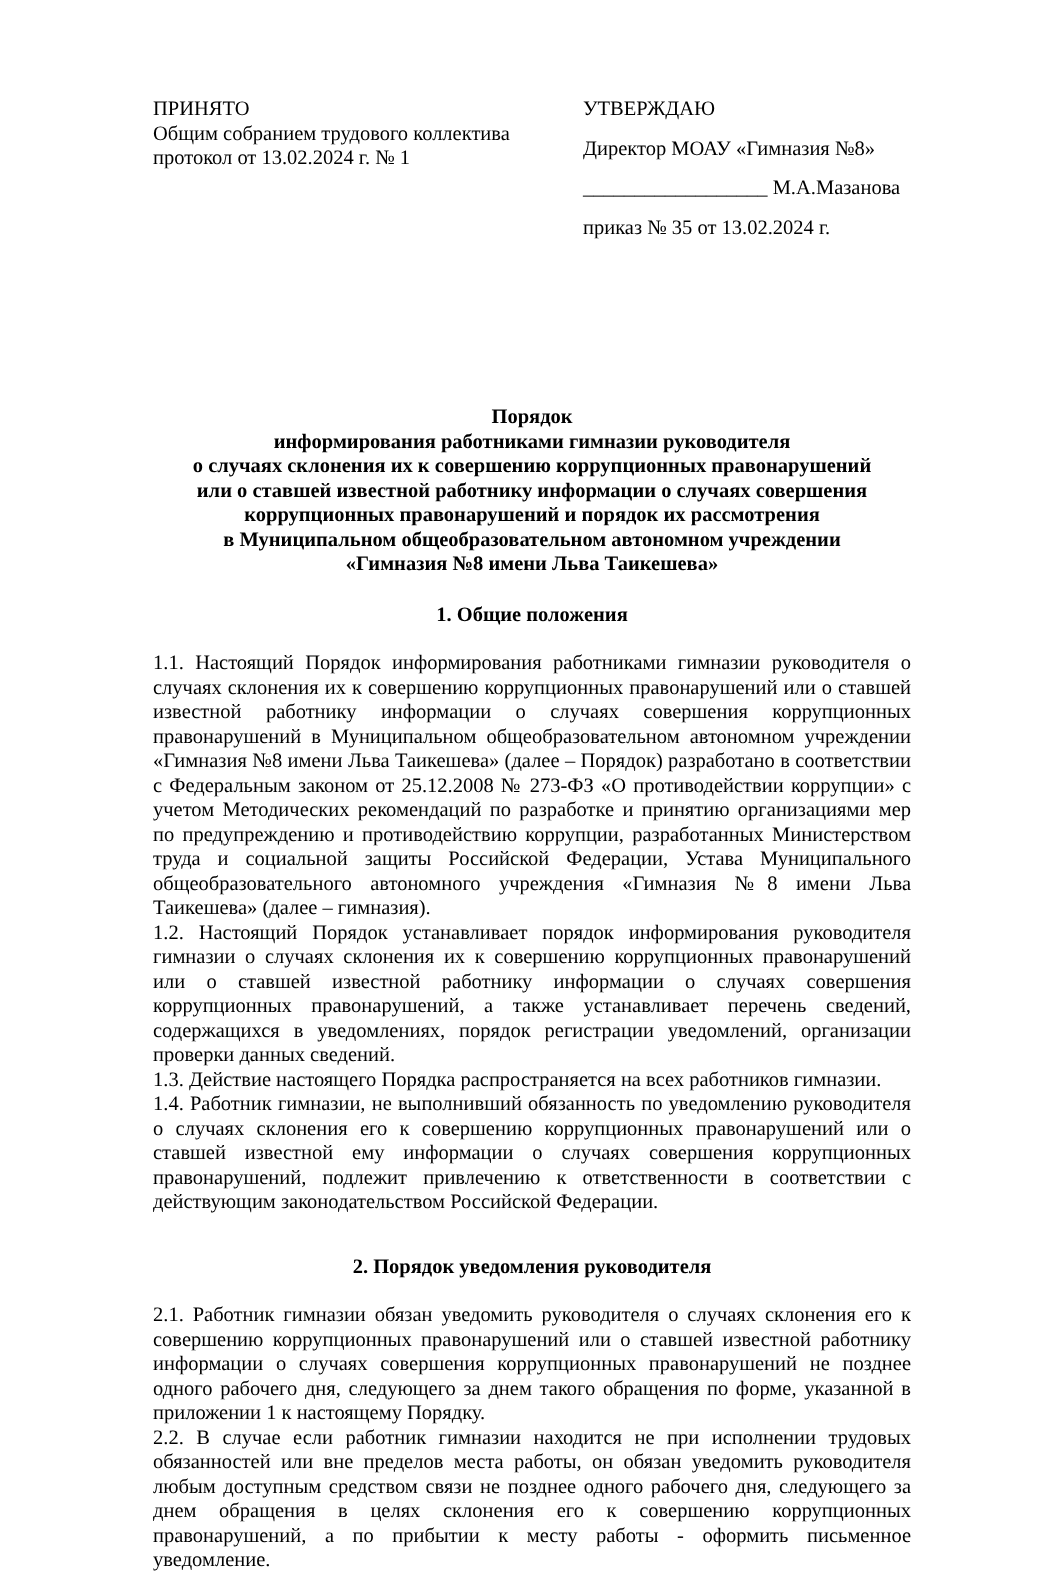ПРИНЯТО
Общим собранием трудового коллектива
протокол от 13.02.2024 г. № 1
УТВЕРЖДАЮ
Директор МОАУ «Гимназия №8»
__________________ М.А.Мазанова
приказ № 35 от 13.02.2024 г.
Порядок
информирования работниками гимназии руководителя
о случаях склонения их к совершению коррупционных правонарушений
или о ставшей известной работнику информации о случаях совершения
коррупционных правонарушений и порядок их рассмотрения
в Муниципальном общеобразовательном автономном учреждении
«Гимназия №8 имени Льва Таикешева»
1. Общие положения
1.1. Настоящий Порядок информирования работниками гимназии руководителя о случаях склонения их к совершению коррупционных правонарушений или о ставшей известной работнику информации о случаях совершения коррупционных правонарушений в Муниципальном общеобразовательном автономном учреждении «Гимназия №8 имени Льва Таикешева» (далее – Порядок) разработано в соответствии с Федеральным законом от 25.12.2008 № 273-ФЗ «О противодействии коррупции» с учетом Методических рекомендаций по разработке и принятию организациями мер по предупреждению и противодействию коррупции, разработанных Министерством труда и социальной защиты Российской Федерации, Устава Муниципального общеобразовательного автономного учреждения «Гимназия №8 имени Льва Таикешева» (далее – гимназия).
1.2. Настоящий Порядок устанавливает порядок информирования руководителя гимназии о случаях склонения их к совершению коррупционных правонарушений или о ставшей известной работнику информации о случаях совершения коррупционных правонарушений, а также устанавливает перечень сведений, содержащихся в уведомлениях, порядок регистрации уведомлений, организации проверки данных сведений.
1.3. Действие настоящего Порядка распространяется на всех работников гимназии.
1.4. Работник гимназии, не выполнивший обязанность по уведомлению руководителя о случаях склонения его к совершению коррупционных правонарушений или о ставшей известной ему информации о случаях совершения коррупционных правонарушений, подлежит привлечению к ответственности в соответствии с действующим законодательством Российской Федерации.
2. Порядок уведомления руководителя
2.1. Работник гимназии обязан уведомить руководителя о случаях склонения его к совершению коррупционных правонарушений или о ставшей известной работнику информации о случаях совершения коррупционных правонарушений не позднее одного рабочего дня, следующего за днем такого обращения по форме, указанной в приложении 1 к настоящему Порядку.
2.2. В случае если работник гимназии находится не при исполнении трудовых обязанностей или вне пределов места работы, он обязан уведомить руководителя любым доступным средством связи не позднее одного рабочего дня, следующего за днем обращения в целях склонения его к совершению коррупционных правонарушений, а по прибытии к месту работы - оформить письменное уведомление.